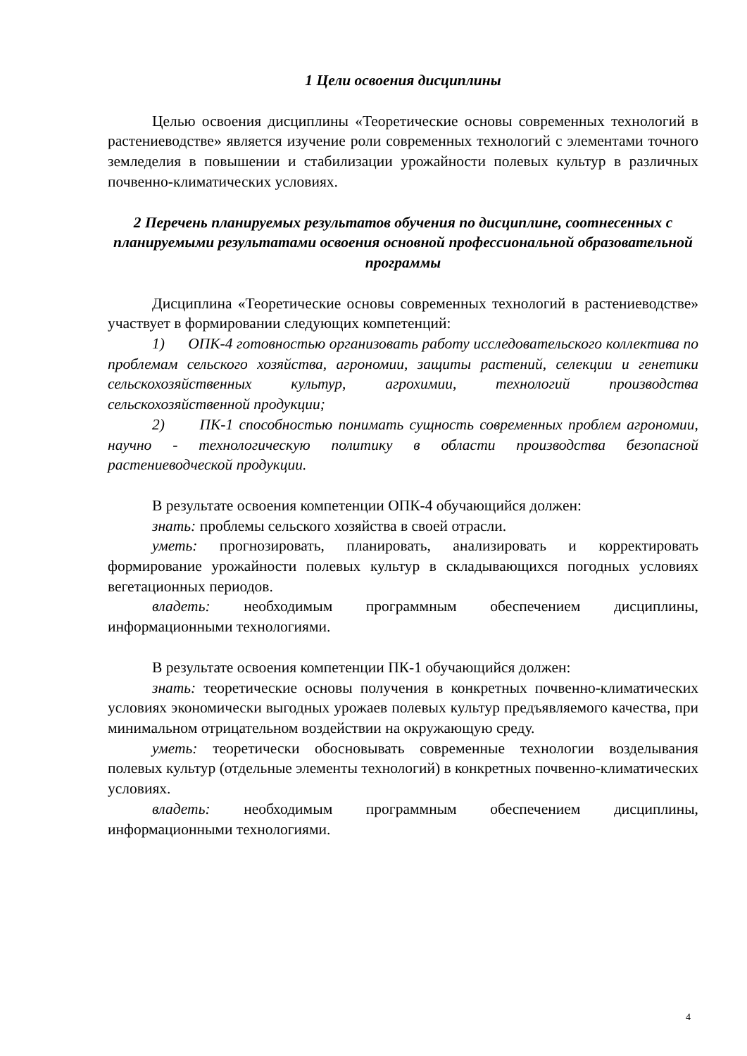1 Цели освоения дисциплины
Целью освоения дисциплины «Теоретические основы современных технологий в растениеводстве» является изучение роли современных технологий с элементами точного земледелия в повышении и стабилизации урожайности полевых культур в различных почвенно-климатических условиях.
2 Перечень планируемых результатов обучения по дисциплине, соотнесенных с планируемыми результатами освоения основной профессиональной образовательной программы
Дисциплина «Теоретические основы современных технологий в растениеводстве» участвует в формировании следующих компетенций:
1) ОПК-4 готовностью организовать работу исследовательского коллектива по проблемам сельского хозяйства, агрономии, защиты растений, селекции и генетики сельскохозяйственных культур, агрохимии, технологий производства сельскохозяйственной продукции;
2) ПК-1 способностью понимать сущность современных проблем агрономии, научно - технологическую политику в области производства безопасной растениеводческой продукции.
В результате освоения компетенции ОПК-4 обучающийся должен:
знать: проблемы сельского хозяйства в своей отрасли.
уметь: прогнозировать, планировать, анализировать и корректировать формирование урожайности полевых культур в складывающихся погодных условиях вегетационных периодов.
владеть: необходимым программным обеспечением дисциплины, информационными технологиями.
В результате освоения компетенции ПК-1 обучающийся должен:
знать: теоретические основы получения в конкретных почвенно-климатических условиях экономически выгодных урожаев полевых культур предъявляемого качества, при минимальном отрицательном воздействии на окружающую среду.
уметь: теоретически обосновывать современные технологии возделывания полевых культур (отдельные элементы технологий) в конкретных почвенно-климатических условиях.
владеть: необходимым программным обеспечением дисциплины, информационными технологиями.
4